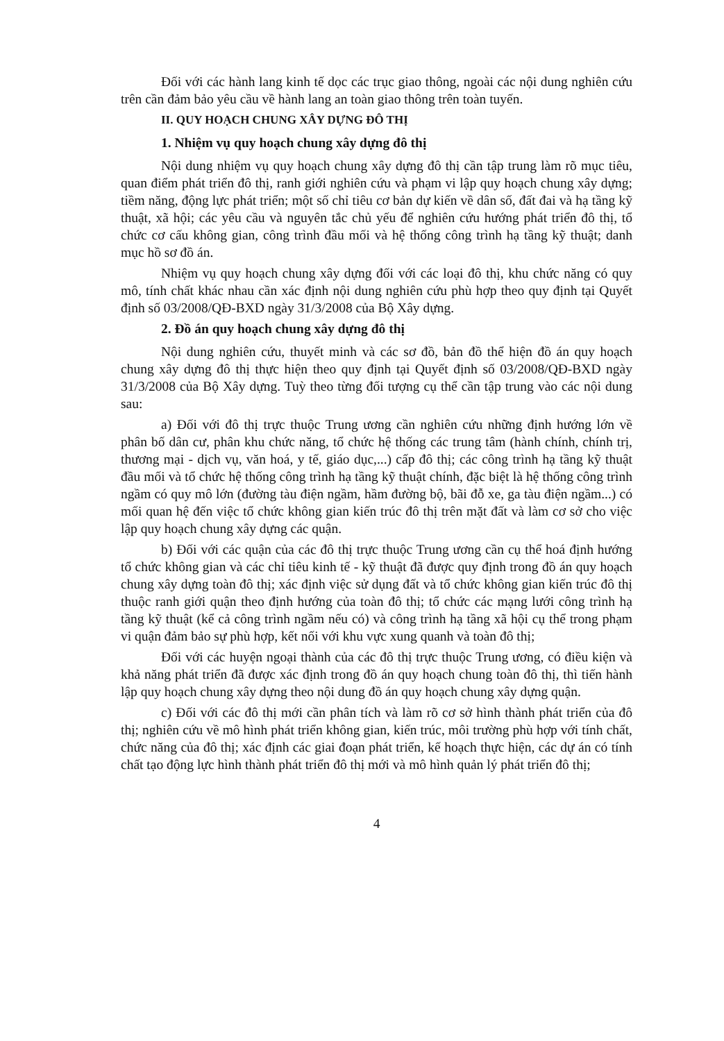Đối với các hành lang kinh tế dọc các trục giao thông, ngoài các nội dung nghiên cứu trên cần đảm bảo yêu cầu về hành lang an toàn giao thông trên toàn tuyến.
II. QUY HOẠCH CHUNG XÂY DỰNG ĐÔ THỊ
1. Nhiệm vụ quy hoạch chung xây dựng đô thị
Nội dung nhiệm vụ quy hoạch chung xây dựng đô thị cần tập trung làm rõ mục tiêu, quan điểm phát triển đô thị, ranh giới nghiên cứu và phạm vi lập quy hoạch chung xây dựng; tiềm năng, động lực phát triển; một số chỉ tiêu cơ bản dự kiến về dân số, đất đai và hạ tầng kỹ thuật, xã hội; các yêu cầu và nguyên tắc chủ yếu để nghiên cứu hướng phát triển đô thị, tổ chức cơ cấu không gian, công trình đầu mối và hệ thống công trình hạ tầng kỹ thuật; danh mục hồ sơ đồ án.
Nhiệm vụ quy hoạch chung xây dựng đối với các loại đô thị, khu chức năng có quy mô, tính chất khác nhau cần xác định nội dung nghiên cứu phù hợp theo quy định tại Quyết định số 03/2008/QĐ-BXD ngày 31/3/2008 của Bộ Xây dựng.
2. Đồ án quy hoạch chung xây dựng đô thị
Nội dung nghiên cứu, thuyết minh và các sơ đồ, bản đồ thể hiện đồ án quy hoạch chung xây dựng đô thị thực hiện theo quy định tại Quyết định số 03/2008/QĐ-BXD ngày 31/3/2008 của Bộ Xây dựng. Tuỳ theo từng đối tượng cụ thể cần tập trung vào các nội dung sau:
a) Đối với đô thị trực thuộc Trung ương cần nghiên cứu những định hướng lớn về phân bố dân cư, phân khu chức năng, tổ chức hệ thống các trung tâm (hành chính, chính trị, thương mại - dịch vụ, văn hoá, y tế, giáo dục,...) cấp đô thị; các công trình hạ tầng kỹ thuật đầu mối và tổ chức hệ thống công trình hạ tầng kỹ thuật chính, đặc biệt là hệ thống công trình ngầm có quy mô lớn (đường tàu điện ngầm, hầm đường bộ, bãi đỗ xe, ga tàu điện ngầm...) có mối quan hệ đến việc tổ chức không gian kiến trúc đô thị trên mặt đất và làm cơ sở cho việc lập quy hoạch chung xây dựng các quận.
b) Đối với các quận của các đô thị trực thuộc Trung ương cần cụ thể hoá định hướng tổ chức không gian và các chỉ tiêu kinh tế - kỹ thuật đã được quy định trong đồ án quy hoạch chung xây dựng toàn đô thị; xác định việc sử dụng đất và tổ chức không gian kiến trúc đô thị thuộc ranh giới quận theo định hướng của toàn đô thị; tổ chức các mạng lưới công trình hạ tầng kỹ thuật (kể cả công trình ngầm nếu có) và công trình hạ tầng xã hội cụ thể trong phạm vi quận đảm bảo sự phù hợp, kết nối với khu vực xung quanh và toàn đô thị;
Đối với các huyện ngoại thành của các đô thị trực thuộc Trung ương, có điều kiện và khả năng phát triển đã được xác định trong đồ án quy hoạch chung toàn đô thị, thì tiến hành lập quy hoạch chung xây dựng theo nội dung đồ án quy hoạch chung xây dựng quận.
c) Đối với các đô thị mới cần phân tích và làm rõ cơ sở hình thành phát triển của đô thị; nghiên cứu về mô hình phát triển không gian, kiến trúc, môi trường phù hợp với tính chất, chức năng của đô thị; xác định các giai đoạn phát triển, kế hoạch thực hiện, các dự án có tính chất tạo động lực hình thành phát triển đô thị mới và mô hình quản lý phát triển đô thị;
4